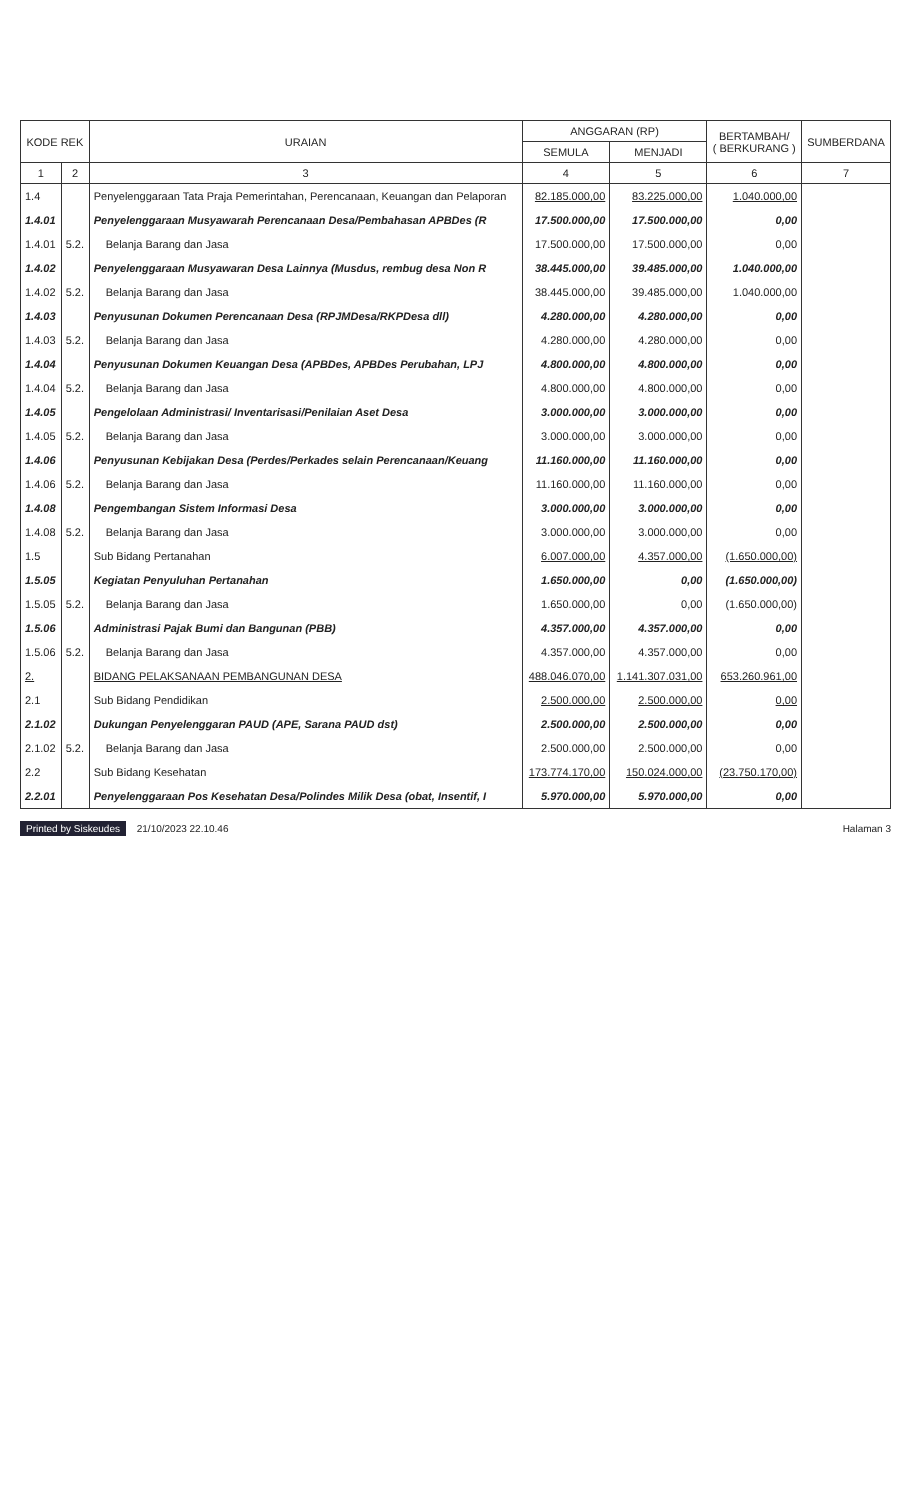| KODE REK | | URAIAN | ANGGARAN (RP) | | BERTAMBAH/ ( BERKURANG ) | SUMBERDANA |
| --- | --- | --- | --- | --- | --- | --- |
| | | | SEMULA | MENJADI | | |
| 1 | 2 | 3 | 4 | 5 | 6 | 7 |
| 1.4 | | Penyelenggaraan Tata Praja Pemerintahan, Perencanaan, Keuangan dan Pelaporan | 82.185.000,00 | 83.225.000,00 | 1.040.000,00 | |
| 1.4.01 | | Penyelenggaraan Musyawarah Perencanaan Desa/Pembahasan APBDes (R | 17.500.000,00 | 17.500.000,00 | 0,00 | |
| 1.4.01 | 5.2. | Belanja Barang dan Jasa | 17.500.000,00 | 17.500.000,00 | 0,00 | |
| 1.4.02 | | Penyelenggaraan Musyawaran Desa Lainnya (Musdus, rembug desa Non R | 38.445.000,00 | 39.485.000,00 | 1.040.000,00 | |
| 1.4.02 | 5.2. | Belanja Barang dan Jasa | 38.445.000,00 | 39.485.000,00 | 1.040.000,00 | |
| 1.4.03 | | Penyusunan Dokumen Perencanaan Desa (RPJMDesa/RKPDesa dll) | 4.280.000,00 | 4.280.000,00 | 0,00 | |
| 1.4.03 | 5.2. | Belanja Barang dan Jasa | 4.280.000,00 | 4.280.000,00 | 0,00 | |
| 1.4.04 | | Penyusunan Dokumen Keuangan Desa (APBDes, APBDes Perubahan, LPJ | 4.800.000,00 | 4.800.000,00 | 0,00 | |
| 1.4.04 | 5.2. | Belanja Barang dan Jasa | 4.800.000,00 | 4.800.000,00 | 0,00 | |
| 1.4.05 | | Pengelolaan Administrasi/ Inventarisasi/Penilaian Aset Desa | 3.000.000,00 | 3.000.000,00 | 0,00 | |
| 1.4.05 | 5.2. | Belanja Barang dan Jasa | 3.000.000,00 | 3.000.000,00 | 0,00 | |
| 1.4.06 | | Penyusunan Kebijakan Desa (Perdes/Perkades selain Perencanaan/Keuang | 11.160.000,00 | 11.160.000,00 | 0,00 | |
| 1.4.06 | 5.2. | Belanja Barang dan Jasa | 11.160.000,00 | 11.160.000,00 | 0,00 | |
| 1.4.08 | | Pengembangan Sistem Informasi Desa | 3.000.000,00 | 3.000.000,00 | 0,00 | |
| 1.4.08 | 5.2. | Belanja Barang dan Jasa | 3.000.000,00 | 3.000.000,00 | 0,00 | |
| 1.5 | | Sub Bidang Pertanahan | 6.007.000,00 | 4.357.000,00 | (1.650.000,00) | |
| 1.5.05 | | Kegiatan Penyuluhan Pertanahan | 1.650.000,00 | 0,00 | (1.650.000,00) | |
| 1.5.05 | 5.2. | Belanja Barang dan Jasa | 1.650.000,00 | 0,00 | (1.650.000,00) | |
| 1.5.06 | | Administrasi Pajak Bumi dan Bangunan (PBB) | 4.357.000,00 | 4.357.000,00 | 0,00 | |
| 1.5.06 | 5.2. | Belanja Barang dan Jasa | 4.357.000,00 | 4.357.000,00 | 0,00 | |
| 2. | | BIDANG PELAKSANAAN PEMBANGUNAN DESA | 488.046.070,00 | 1.141.307.031,00 | 653.260.961,00 | |
| 2.1 | | Sub Bidang Pendidikan | 2.500.000,00 | 2.500.000,00 | 0,00 | |
| 2.1.02 | | Dukungan Penyelenggaran PAUD (APE, Sarana PAUD dst) | 2.500.000,00 | 2.500.000,00 | 0,00 | |
| 2.1.02 | 5.2. | Belanja Barang dan Jasa | 2.500.000,00 | 2.500.000,00 | 0,00 | |
| 2.2 | | Sub Bidang Kesehatan | 173.774.170,00 | 150.024.000,00 | (23.750.170,00) | |
| 2.2.01 | | Penyelenggaraan Pos Kesehatan Desa/Polindes Milik Desa (obat, Insentif, I | 5.970.000,00 | 5.970.000,00 | 0,00 | |
Printed by Siskeudes 21/10/2023 22.10.46
Halaman 3